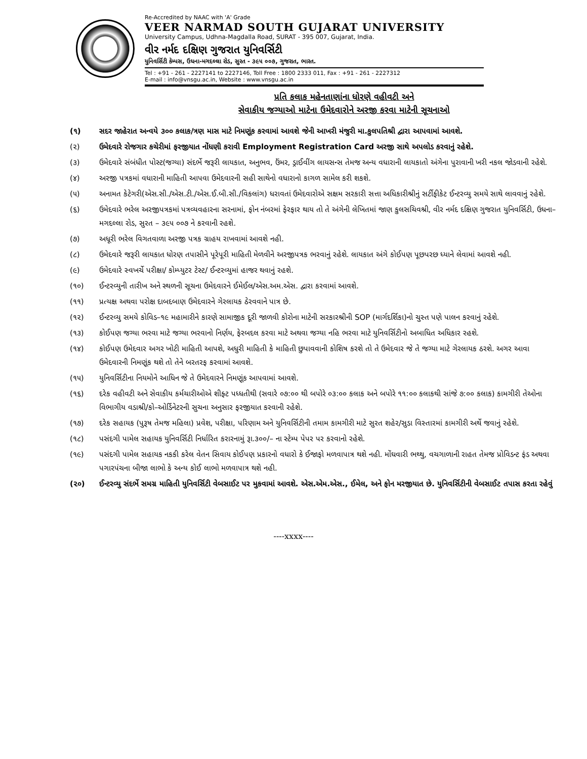Re-Accredited by NAAC with 'A' Grade
VEER NARMAD SOUTH GUJARAT UNIVERSITY
University Campus, Udhna-Magdalla Road, SURAT - 395 007, Gujarat, India.
વીર નર્મદ દક્ષિણ ગુજરાત યુનિવર્સિટી
યુનિવર્સિટી કેમ્પસ, ઉધના-મગદલ્લા રોડ, સુરત - ૩૯૫ ૦૦૭, ગુજરાત, ભારત.
Tel : +91 - 261 - 2227141 to 2227146, Toll Free : 1800 2333 011, Fax : +91 - 261 - 2227312
E-mail : info@vnsgu.ac.in, Website : www.vnsgu.ac.in
પ્રતિ કલાક મહેનતાણાંના ધોરણે વહીવટી અને
સેવાકીય જગ્યાઓ માટેના ઉમેદવારોને અરજી કરવા માટેની સૂચનાઓ
(૧) સદર જાહેરાત અન્વયે ૩૦૦ કલાક/ત્રણ માસ માટે નિમણૂંક કરવામાં આવશે જેની આખરી મંજુરી મા.કુલપતિશ્રી દ્વારા આપવામાં આવશે.
(૨) ઉમેદવારે રોજગાર કચેરીમાં ફરજીયાત નોંધણી કરાવી Employment Registration Card અરજી સાથે અપલોડ કરવાનું રહેશે.
(૩) ઉમેદવારે સંબંધીત પોસ્ટ(જગ્યા) સંદર્ભે જરૂરી લાયકાત, અનુભવ, ઉંમર, ડ્રાઈવીંગ લાયસન્સ તેમજ અન્ય વધારાની લાયકાતો અંગેના પુરાવાની ખરી નકલ જોડવાની રહેશે.
(૪) અરજી પત્રકમાં વધારાની માહિતી આપવા ઉમેદવારની સહી સાથેનો વધારાનો કાગળ સામેલ કરી શકશે.
(૫) અનામત કેટેગરી(એસ.સી./એસ.ટી./એસ.ઈ.બી.સી./વિકલાંગ) ધરાવતાં ઉમેદવારોએ સક્ષમ સરકારી સત્તા અધિકારીશ્રીનું સર્ટીફીકેટ ઈન્ટરવ્યુ સમયે સાથે લાવવાનું રહેશે.
(૬) ઉમેદવારે ભરેલ અરજીપત્રકમાં પત્રવ્યવહારના સરનામાં, ફોન નંબરમાં ફેરફાર થાય તો તે અંગેની લેખિતમાં જાણ કુલસચિવશ્રી, વીર નર્મદ દક્ષિણ ગુજરાત યુનિવર્સિટી, ઉધના–મગદલ્લા રોડ, સુરત – ૩૯૫ ૦૦૭ ને કરવાની રહશે.
(૭) અધૂરી ભરેલ વિગતવાળા અરજી પત્રક ગ્રાહય રાખવામાં આવશે નહી.
(૮) ઉમેદવારે જરૂરી લાયકાત ધોરણ તપાસીને પૂરેપૂરી માહિતી મેળવીને અરજીપત્રક ભરવાનું રહેશે. લાયકાત અંગે કોઈપણ પૂછપરછ ધ્યાને લેવામાં આવશે નહી.
(૯) ઉમેદવારે સ્વખર્ચે પરીક્ષા/ કોમ્પ્યુટર ટેસ્ટ/ ઈન્ટરવ્યુમાં હાજર થવાનું રહશે.
(૧૦) ઈન્ટરવ્યુની તારીખ અને સ્થળની સૂચના ઉમેદવારને ઈમેઈલ/એસ.અમ.એસ. દ્વારા કરવામાં આવશે.
(૧૧) પ્રત્યક્ષ અથવા પરોક્ષ દાબદબાણ ઉમેદવારને ગેરલાયક ઠેરવવાને પાત્ર છે.
(૧૨) ઈન્ટરવ્યુ સમયે કોવિડ–૧૯ મહામારીને કારણે સામાજીક દૂરી જાળવી કોરોના માટેની સરકારશ્રીની SOP (માર્ગદર્શિકા)નો ચુસ્ત પણે પાલન કરવાનું રહેશે.
(૧૩) કોઈપણ જગ્યા ભરવા માટે જગ્યા ભરવાનો નિર્ણય, ફેરબદલ કરવા માટે અથવા જગ્યા નહિ ભરવા માટે યુનિવર્સિટીનો અબાધિત અધિકાર રહશે.
(૧૪) કોઈપણ ઉમેદવાર અગર ખોટી માહિતી આપશે, અધુરી માહિતી કે માહિતી છુપાવવાની કોશિષ કરશે તો તે ઉમેદવાર જે તે જગ્યા માટે ગેરલાયક ઠરશે. અગર આવા ઉમેદવારની નિમણૂંક થશે તો તેને બરતરફ કરવામાં આવશે.
(૧૫) યુનિવર્સિટીના નિયમોને આધિન જે તે ઉમેદવારને નિમણૂંક આપવામાં આવશે.
(૧૬) દરેક વહીવટી અને સેવાકીય કર્મચારીઓએ શીફ્ટ પધ્ધતીથી (સવારે ૦૭:૦૦ થી બપોરે ૦૩:૦૦ કલાક અને બપોરે ૧૧:૦૦ કલાકથી સાંજે ૭:૦૦ કલાક) કામગીરી તેઓના વિભાગીય વડાશ્રી/કો–ઓર્ડિનેટરની સુચના અનુસાર ફરજીયાત કરવાની રહેશે.
(૧૭) દરેક સહાયક (પુરૂષ તેમજ મહિલા) પ્રવેશ, પરીક્ષા, પરિણામ અને યુનિવર્સિટીની તમામ કામગીરી માટે સુરત શહેર/સુડા વિસ્તારમાં કામગીરી અર્થે જવાનું રહેશે.
(૧૮) પસંદગી પામેલ સહાયક યુનિવર્સિટી નિર્ધારિત કરારનામું રૂા.૩૦૦/– ના સ્ટેમ્પ પેપર પર કરવાનો રહેશે.
(૧૯) પસંદગી પામેલ સહાયક નકકી કરેલ વેતન સિવાય કોઈપણ પ્રકારનો વધારો કે ઈજાફો મળવાપાત્ર થશે નહી. મોંઘવારી ભથ્થુ, વચગાળાની રાહત તેમજ પ્રોવિડન્ટ ફંડ અથવા પગારપંચના બીજા લાભો કે અન્ય કોઈ લાભો મળવાપાત્ર થશે નહી.
(૨૦) ઈન્ટરવ્યુ સંદર્ભે સમગ્ર માહિતી યુનિવર્સિટી વેબસાઈટ પર મુકવામાં આવશે. એસ.એમ.એસ., ઈમેલ, અને ફોન મરજીયાત છે. યુનિવર્સિટીની વેબસાઈટ તપાસ કરતા રહેવું
----xxxx----